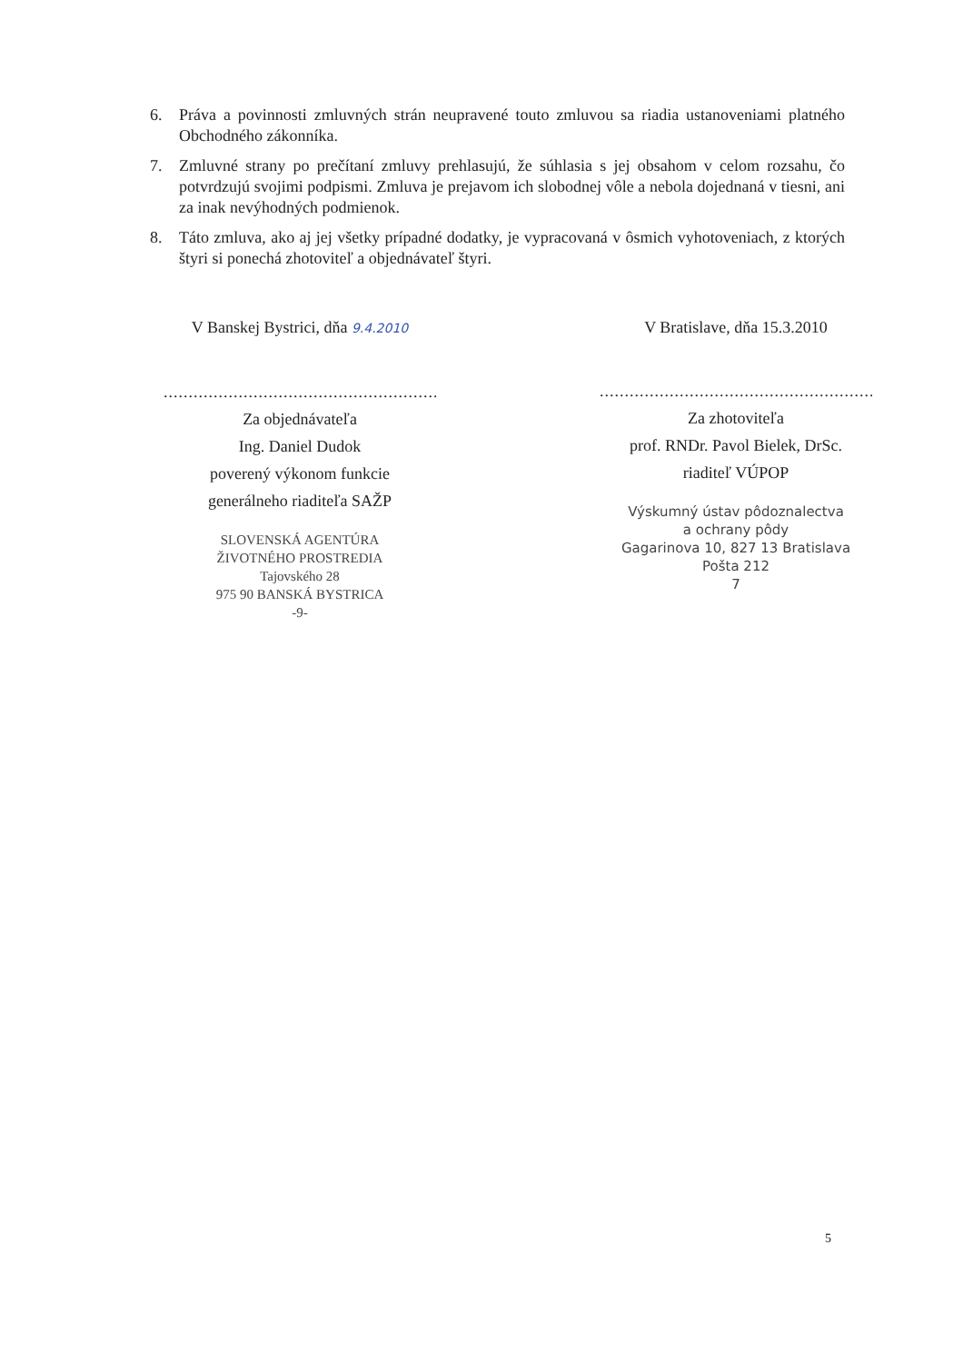6. Práva a povinnosti zmluvných strán neupravené touto zmluvou sa riadia ustanoveniami platného Obchodného zákonníka.
7. Zmluvné strany po prečítaní zmluvy prehlasujú, že súhlasia s jej obsahom v celom rozsahu, čo potvrdzujú svojimi podpismi. Zmluva je prejavom ich slobodnej vôle a nebola dojednaná v tiesni, ani za inak nevýhodných podmienok.
8. Táto zmluva, ako aj jej všetky prípadné dodatky, je vypracovaná v ôsmich vyhotoveniach, z ktorých štyri si ponechá zhotoviteľ a objednávateľ štyri.
V Banskej Bystrici, dňa 9.4.2010
.......................................................
Za objednávateľa
Ing. Daniel Dudok
poverený výkonom funkcie
generálneho riaditeľa SAŽP
SLOVENSKÁ AGENTÚRA
ŽIVOTNÉHO PROSTREDIA
Tajovského 28
975 90 BANSKÁ BYSTRICA
-9-
V Bratislave, dňa 15.3.2010
.......................................................
Za zhotoviteľa
prof. RNDr. Pavol Bielek, DrSc.
riaditeľ VÚPOP
Výskumný ústav pôdoznalectva
a ochrany pôdy
Gagarinova 10, 827 13 Bratislava
Pošta 212
7
5